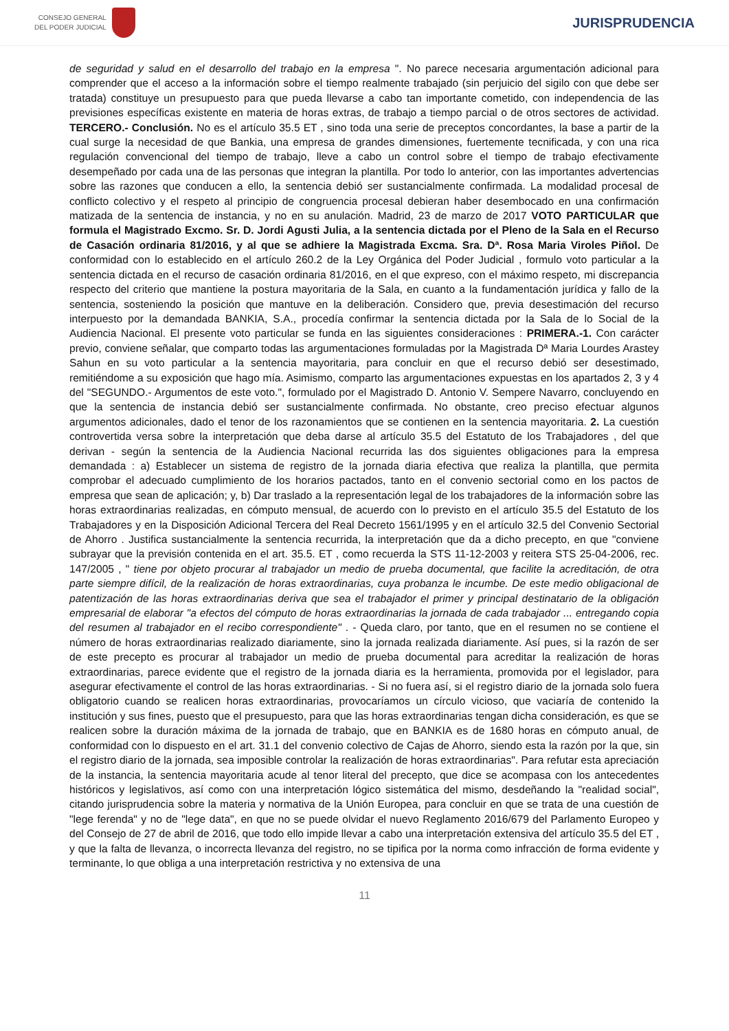CONSEJO GENERAL
DEL PODER JUDICIAL
JURISPRUDENCIA
de seguridad y salud en el desarrollo del trabajo en la empresa ". No parece necesaria argumentación adicional para comprender que el acceso a la información sobre el tiempo realmente trabajado (sin perjuicio del sigilo con que debe ser tratada) constituye un presupuesto para que pueda llevarse a cabo tan importante cometido, con independencia de las previsiones específicas existente en materia de horas extras, de trabajo a tiempo parcial o de otros sectores de actividad. TERCERO.- Conclusión. No es el artículo 35.5 ET , sino toda una serie de preceptos concordantes, la base a partir de la cual surge la necesidad de que Bankia, una empresa de grandes dimensiones, fuertemente tecnificada, y con una rica regulación convencional del tiempo de trabajo, lleve a cabo un control sobre el tiempo de trabajo efectivamente desempeñado por cada una de las personas que integran la plantilla. Por todo lo anterior, con las importantes advertencias sobre las razones que conducen a ello, la sentencia debió ser sustancialmente confirmada. La modalidad procesal de conflicto colectivo y el respeto al principio de congruencia procesal debieran haber desembocado en una confirmación matizada de la sentencia de instancia, y no en su anulación. Madrid, 23 de marzo de 2017 VOTO PARTICULAR que formula el Magistrado Excmo. Sr. D. Jordi Agusti Julia, a la sentencia dictada por el Pleno de la Sala en el Recurso de Casación ordinaria 81/2016, y al que se adhiere la Magistrada Excma. Sra. Dª. Rosa Maria Viroles Piñol. De conformidad con lo establecido en el artículo 260.2 de la Ley Orgánica del Poder Judicial , formulo voto particular a la sentencia dictada en el recurso de casación ordinaria 81/2016, en el que expreso, con el máximo respeto, mi discrepancia respecto del criterio que mantiene la postura mayoritaria de la Sala, en cuanto a la fundamentación jurídica y fallo de la sentencia, sosteniendo la posición que mantuve en la deliberación. Considero que, previa desestimación del recurso interpuesto por la demandada BANKIA, S.A., procedía confirmar la sentencia dictada por la Sala de lo Social de la Audiencia Nacional. El presente voto particular se funda en las siguientes consideraciones : PRIMERA.-1. Con carácter previo, conviene señalar, que comparto todas las argumentaciones formuladas por la Magistrada Dª Maria Lourdes Arastey Sahun en su voto particular a la sentencia mayoritaria, para concluir en que el recurso debió ser desestimado, remitiéndome a su exposición que hago mía. Asimismo, comparto las argumentaciones expuestas en los apartados 2, 3 y 4 del "SEGUNDO.- Argumentos de este voto.", formulado por el Magistrado D. Antonio V. Sempere Navarro, concluyendo en que la sentencia de instancia debió ser sustancialmente confirmada. No obstante, creo preciso efectuar algunos argumentos adicionales, dado el tenor de los razonamientos que se contienen en la sentencia mayoritaria. 2. La cuestión controvertida versa sobre la interpretación que deba darse al artículo 35.5 del Estatuto de los Trabajadores , del que derivan - según la sentencia de la Audiencia Nacional recurrida las dos siguientes obligaciones para la empresa demandada : a) Establecer un sistema de registro de la jornada diaria efectiva que realiza la plantilla, que permita comprobar el adecuado cumplimiento de los horarios pactados, tanto en el convenio sectorial como en los pactos de empresa que sean de aplicación; y, b) Dar traslado a la representación legal de los trabajadores de la información sobre las horas extraordinarias realizadas, en cómputo mensual, de acuerdo con lo previsto en el artículo 35.5 del Estatuto de los Trabajadores y en la Disposición Adicional Tercera del Real Decreto 1561/1995 y en el artículo 32.5 del Convenio Sectorial de Ahorro . Justifica sustancialmente la sentencia recurrida, la interpretación que da a dicho precepto, en que "conviene subrayar que la previsión contenida en el art. 35.5. ET , como recuerda la STS 11-12-2003 y reitera STS 25-04-2006, rec. 147/2005 , " tiene por objeto procurar al trabajador un medio de prueba documental, que facilite la acreditación, de otra parte siempre difícil, de la realización de horas extraordinarias, cuya probanza le incumbe. De este medio obligacional de patentización de las horas extraordinarias deriva que sea el trabajador el primer y principal destinatario de la obligación empresarial de elaborar "a efectos del cómputo de horas extraordinarias la jornada de cada trabajador ... entregando copia del resumen al trabajador en el recibo correspondiente" . - Queda claro, por tanto, que en el resumen no se contiene el número de horas extraordinarias realizado diariamente, sino la jornada realizada diariamente. Así pues, si la razón de ser de este precepto es procurar al trabajador un medio de prueba documental para acreditar la realización de horas extraordinarias, parece evidente que el registro de la jornada diaria es la herramienta, promovida por el legislador, para asegurar efectivamente el control de las horas extraordinarias. - Si no fuera así, si el registro diario de la jornada solo fuera obligatorio cuando se realicen horas extraordinarias, provocaríamos un círculo vicioso, que vaciaría de contenido la institución y sus fines, puesto que el presupuesto, para que las horas extraordinarias tengan dicha consideración, es que se realicen sobre la duración máxima de la jornada de trabajo, que en BANKIA es de 1680 horas en cómputo anual, de conformidad con lo dispuesto en el art. 31.1 del convenio colectivo de Cajas de Ahorro, siendo esta la razón por la que, sin el registro diario de la jornada, sea imposible controlar la realización de horas extraordinarias". Para refutar esta apreciación de la instancia, la sentencia mayoritaria acude al tenor literal del precepto, que dice se acompasa con los antecedentes históricos y legislativos, así como con una interpretación lógico sistemática del mismo, desdeñando la "realidad social", citando jurisprudencia sobre la materia y normativa de la Unión Europea, para concluir en que se trata de una cuestión de "lege ferenda" y no de "lege data", en que no se puede olvidar el nuevo Reglamento 2016/679 del Parlamento Europeo y del Consejo de 27 de abril de 2016, que todo ello impide llevar a cabo una interpretación extensiva del artículo 35.5 del ET , y que la falta de llevanza, o incorrecta llevanza del registro, no se tipifica por la norma como infracción de forma evidente y terminante, lo que obliga a una interpretación restrictiva y no extensiva de una
11